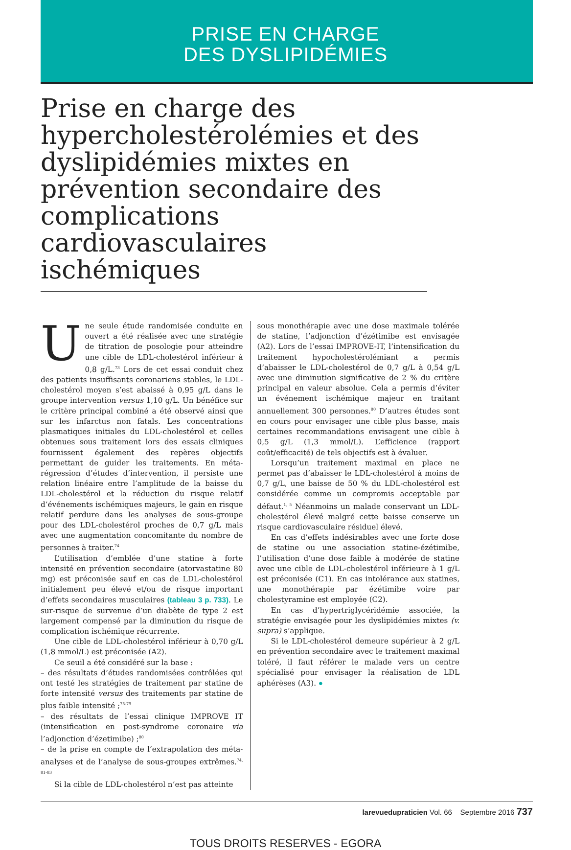PRISE EN CHARGE
DES DYSLIPIDÉMIES
Prise en charge des hypercholestérolémies et des dyslipidémies mixtes en prévention secondaire des complications cardiovasculaires ischémiques
Une seule étude randomisée conduite en ouvert a été réalisée avec une stratégie de titration de posologie pour atteindre une cible de LDL-cholestérol inférieur à 0,8 g/L.<sup>73</sup> Lors de cet essai conduit chez des patients insuffisants coronariens stables, le LDL-cholestérol moyen s’est abaissé à 0,95 g/L dans le groupe intervention versus 1,10 g/L. Un bénéfice sur le critère principal combiné a été observé ainsi que sur les infarctus non fatals. Les concentrations plasmatiques initiales du LDL-cholestérol et celles obtenues sous traitement lors des essais cliniques fournissent également des repères objectifs permettant de guider les traitements. En méta-régression d’études d’intervention, il persiste une relation linéaire entre l’amplitude de la baisse du LDL-cholestérol et la réduction du risque relatif d’événements ischémiques majeurs, le gain en risque relatif perdure dans les analyses de sous-groupe pour des LDL-cholestérol proches de 0,7 g/L mais avec une augmentation concomitante du nombre de personnes à traiter.<sup>74</sup>
L’utilisation d’emblée d’une statine à forte intensité en prévention secondaire (atorvastatine 80 mg) est préconisée sauf en cas de LDL-cholestérol initialement peu élevé et/ou de risque important d’effets secondaires musculaires (tableau 3 p. 733). Le sur-risque de survenue d’un diabète de type 2 est largement compensé par la diminution du risque de complication ischémique récurrente.
Une cible de LDL-cholestérol inférieur à 0,70 g/L (1,8 mmol/L) est préconisée (A2).
Ce seuil a été considéré sur la base :
– des résultats d’études randomisées contrôlées qui ont testé les stratégies de traitement par statine de forte intensité versus des traitements par statine de plus faible intensité ;<sup>75-79</sup>
– des résultats de l’essai clinique IMPROVE IT (intensification en post-syndrome coronaire via l’adjonction d’ézetimibe) ;<sup>80</sup>
– de la prise en compte de l’extrapolation des méta-analyses et de l’analyse de sous-groupes extrêmes.<sup>74, 81-83</sup>
Si la cible de LDL-cholestérol n’est pas atteinte
sous monothérapie avec une dose maximale tolérée de statine, l’adjonction d’ézétimibe est envisagée (A2). Lors de l’essai IMPROVE-IT, l’intensification du traitement hypocholestérolémiant a permis d’abaisser le LDL-cholestérol de 0,7 g/L à 0,54 g/L avec une diminution significative de 2 % du critère principal en valeur absolue. Cela a permis d’éviter un événement ischémique majeur en traitant annuellement 300 personnes.<sup>80</sup> D’autres études sont en cours pour envisager une cible plus basse, mais certaines recommandations envisagent une cible à 0,5 g/L (1,3 mmol/L). L’efficience (rapport coût/efficacité) de tels objectifs est à évaluer.
Lorsqu’un traitement maximal en place ne permet pas d’abaisser le LDL-cholestérol à moins de 0,7 g/L, une baisse de 50 % du LDL-cholestérol est considérée comme un compromis acceptable par défaut.<sup>1, 5</sup> Néanmoins un malade conservant un LDL-cholestérol élevé malgré cette baisse conserve un risque cardiovasculaire résiduel élevé.
En cas d’effets indésirables avec une forte dose de statine ou une association statine-ézétimibe, l’utilisation d’une dose faible à modérée de statine avec une cible de LDL-cholestérol inférieure à 1 g/L est préconisée (C1). En cas intolérance aux statines, une monothérapie par ézétimibe voire par cholestyramine est employée (C2).
En cas d’hypertriglycéridémie associée, la stratégie envisagée pour les dyslipidémies mixtes (v. supra) s’applique.
Si le LDL-cholestérol demeure supérieur à 2 g/L en prévention secondaire avec le traitement maximal toléré, il faut référer le malade vers un centre spécialisé pour envisager la réalisation de LDL aphérèses (A3). ●
larevuedupraticien Vol. 66 _ Septembre 2016 737
TOUS DROITS RESERVES - EGORA